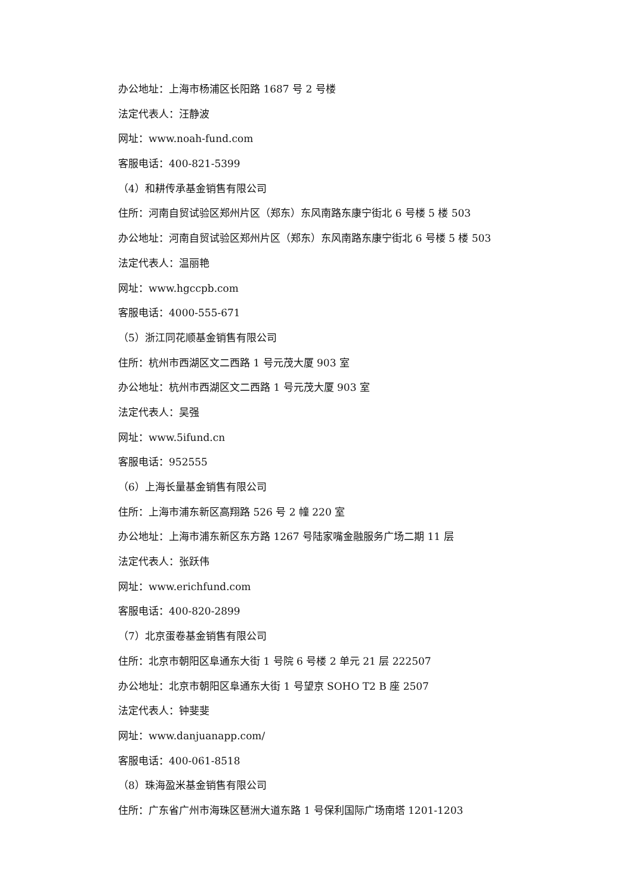办公地址：上海市杨浦区长阳路 1687 号 2 号楼
法定代表人：汪静波
网址：www.noah-fund.com
客服电话：400-821-5399
（4）和耕传承基金销售有限公司
住所：河南自贸试验区郑州片区（郑东）东风南路东康宁街北 6 号楼 5 楼 503
办公地址：河南自贸试验区郑州片区（郑东）东风南路东康宁街北 6 号楼 5 楼 503
法定代表人：温丽艳
网址：www.hgccpb.com
客服电话：4000-555-671
（5）浙江同花顺基金销售有限公司
住所：杭州市西湖区文二西路 1 号元茂大厦 903 室
办公地址：杭州市西湖区文二西路 1 号元茂大厦 903 室
法定代表人：吴强
网址：www.5ifund.cn
客服电话：952555
（6）上海长量基金销售有限公司
住所：上海市浦东新区高翔路 526 号 2 幢 220 室
办公地址：上海市浦东新区东方路 1267 号陆家嘴金融服务广场二期 11 层
法定代表人：张跃伟
网址：www.erichfund.com
客服电话：400-820-2899
（7）北京蛋卷基金销售有限公司
住所：北京市朝阳区阜通东大街 1 号院 6 号楼 2 单元 21 层 222507
办公地址：北京市朝阳区阜通东大街 1 号望京 SOHO T2 B 座 2507
法定代表人：钟斐斐
网址：www.danjuanapp.com/
客服电话：400-061-8518
（8）珠海盈米基金销售有限公司
住所：广东省广州市海珠区琶洲大道东路 1 号保利国际广场南塔 1201-1203